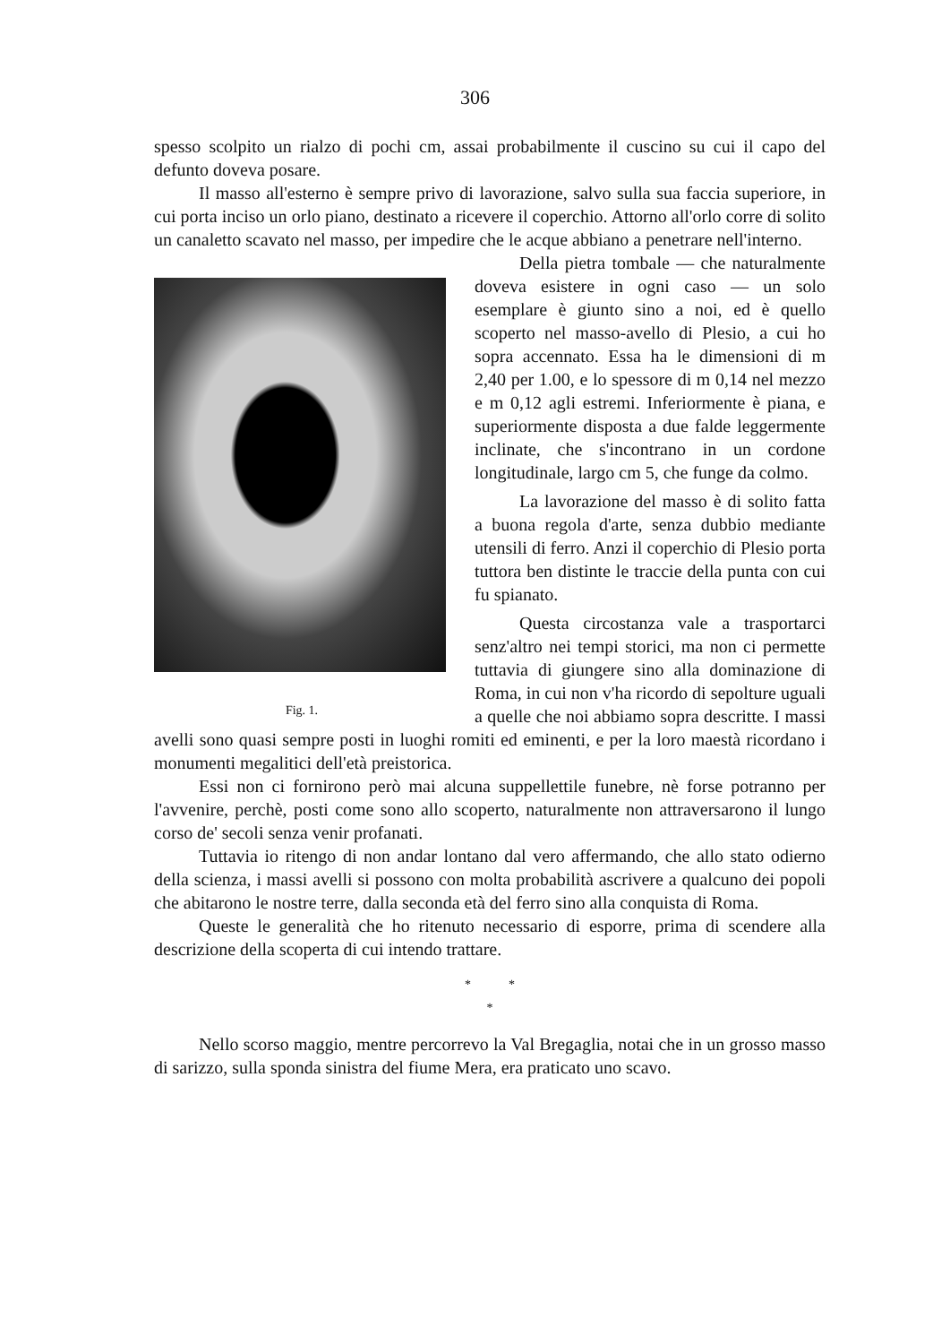306
spesso scolpito un rialzo di pochi cm, assai probabilmente il cuscino su cui il capo del defunto doveva posare.
Il masso all'esterno è sempre privo di lavorazione, salvo sulla sua faccia superiore, in cui porta inciso un orlo piano, destinato a ricevere il coperchio. Attorno all'orlo corre di solito un canaletto scavato nel masso, per impedire che le acque abbiano a penetrare nell'interno.
Fig. 1.
Della pietra tombale — che naturalmente doveva esistere in ogni caso — un solo esemplare è giunto sino a noi, ed è quello scoperto nel masso-avello di Plesio, a cui ho sopra accennato. Essa ha le dimensioni di m 2,40 per 1.00, e lo spessore di m 0,14 nel mezzo e m 0,12 agli estremi. Inferiormente è piana, e superiormente disposta a due falde leggermente inclinate, che s'incontrano in un cordone longitudinale, largo cm 5, che funge da colmo.
La lavorazione del masso è di solito fatta a buona regola d'arte, senza dubbio mediante utensili di ferro. Anzi il coperchio di Plesio porta tuttora ben distinte le traccie della punta con cui fu spianato.
Questa circostanza vale a trasportarci senz'altro nei tempi storici, ma non ci permette tuttavia di giungere sino alla dominazione di Roma, in cui non v'ha ricordo di sepolture uguali a quelle che noi abbiamo sopra descritte. I massi avelli sono quasi sempre posti in luoghi romiti ed eminenti, e per la loro maestà ricordano i monumenti megalitici dell'età preistorica.
Essi non ci fornirono però mai alcuna suppellettile funebre, nè forse potranno per l'avvenire, perchè, posti come sono allo scoperto, naturalmente non attraversarono il lungo corso de' secoli senza venir profanati.
Tuttavia io ritengo di non andar lontano dal vero affermando, che allo stato odierno della scienza, i massi avelli si possono con molta probabilità ascrivere a qualcuno dei popoli che abitarono le nostre terre, dalla seconda età del ferro sino alla conquista di Roma.
Queste le generalità che ho ritenuto necessario di esporre, prima di scendere alla descrizione della scoperta di cui intendo trattare.
* *
*
Nello scorso maggio, mentre percorrevo la Val Bregaglia, notai che in un grosso masso di sarizzo, sulla sponda sinistra del fiume Mera, era praticato uno scavo.